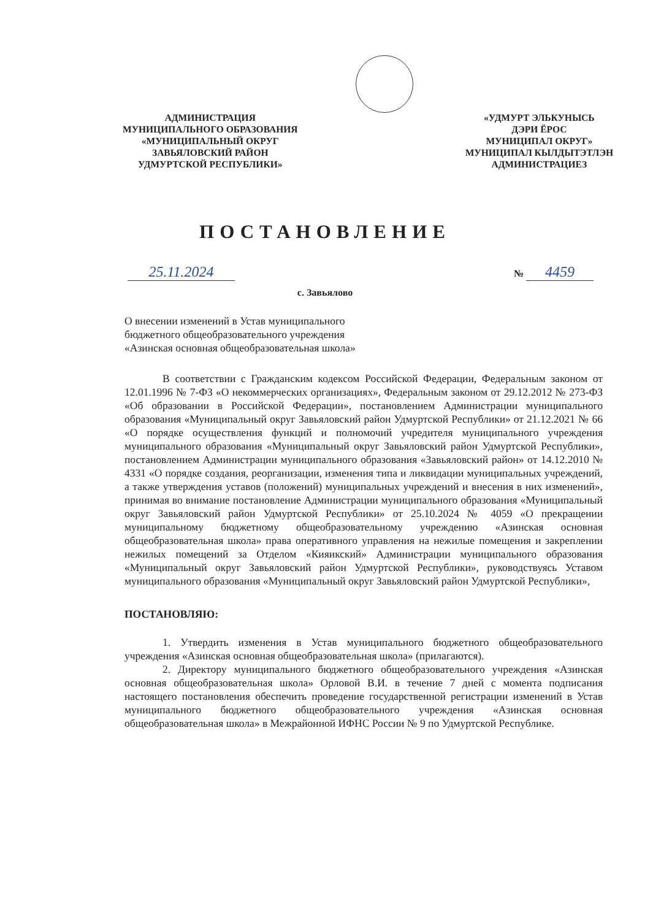АДМИНИСТРАЦИЯ
МУНИЦИПАЛЬНОГО ОБРАЗОВАНИЯ
«МУНИЦИПАЛЬНЫЙ ОКРУГ
ЗАВЬЯЛОВСКИЙ РАЙОН
УДМУРТСКОЙ РЕСПУБЛИКИ»
«УДМУРТ ЭЛЬКУНЫСЬ
ДЭРИ ЁРОС
МУНИЦИПАЛ ОКРУГ»
МУНИЦИПАЛ КЫЛДЫТЭТЛЭН
АДМИНИСТРАЦИЕЗ
ПОСТАНОВЛЕНИЕ
25.11.2024 № 4459
с. Завьялово
О внесении изменений в Устав муниципального
бюджетного общеобразовательного учреждения
«Азинская основная общеобразовательная школа»
В соответствии с Гражданским кодексом Российской Федерации, Федеральным законом от 12.01.1996 № 7-ФЗ «О некоммерческих организациях», Федеральным законом от 29.12.2012 № 273-ФЗ «Об образовании в Российской Федерации», постановлением Администрации муниципального образования «Муниципальный округ Завьяловский район Удмуртской Республики» от 21.12.2021 № 66 «О порядке осуществления функций и полномочий учредителя муниципального учреждения муниципального образования «Муниципальный округ Завьяловский район Удмуртской Республики», постановлением Администрации муниципального образования «Завьяловский район» от 14.12.2010 № 4331 «О порядке создания, реорганизации, изменения типа и ликвидации муниципальных учреждений, а также утверждения уставов (положений) муниципальных учреждений и внесения в них изменений», принимая во внимание постановление Администрации муниципального образования «Муниципальный округ Завьяловский район Удмуртской Республики» от 25.10.2024 № 4059 «О прекращении муниципальному бюджетному общеобразовательному учреждению «Азинская основная общеобразовательная школа» права оперативного управления на нежилые помещения и закреплении нежилых помещений за Отделом «Кияикский» Администрации муниципального образования «Муниципальный округ Завьяловский район Удмуртской Республики», руководствуясь Уставом муниципального образования «Муниципальный округ Завьяловский район Удмуртской Республики»,
ПОСТАНОВЛЯЮ:
1. Утвердить изменения в Устав муниципального бюджетного общеобразовательного учреждения «Азинская основная общеобразовательная школа» (прилагаются).
2. Директору муниципального бюджетного общеобразовательного учреждения «Азинская основная общеобразовательная школа» Орловой В.И. в течение 7 дней с момента подписания настоящего постановления обеспечить проведение государственной регистрации изменений в Устав муниципального бюджетного общеобразовательного учреждения «Азинская основная общеобразовательная школа» в Межрайонной ИФНС России № 9 по Удмуртской Республике.